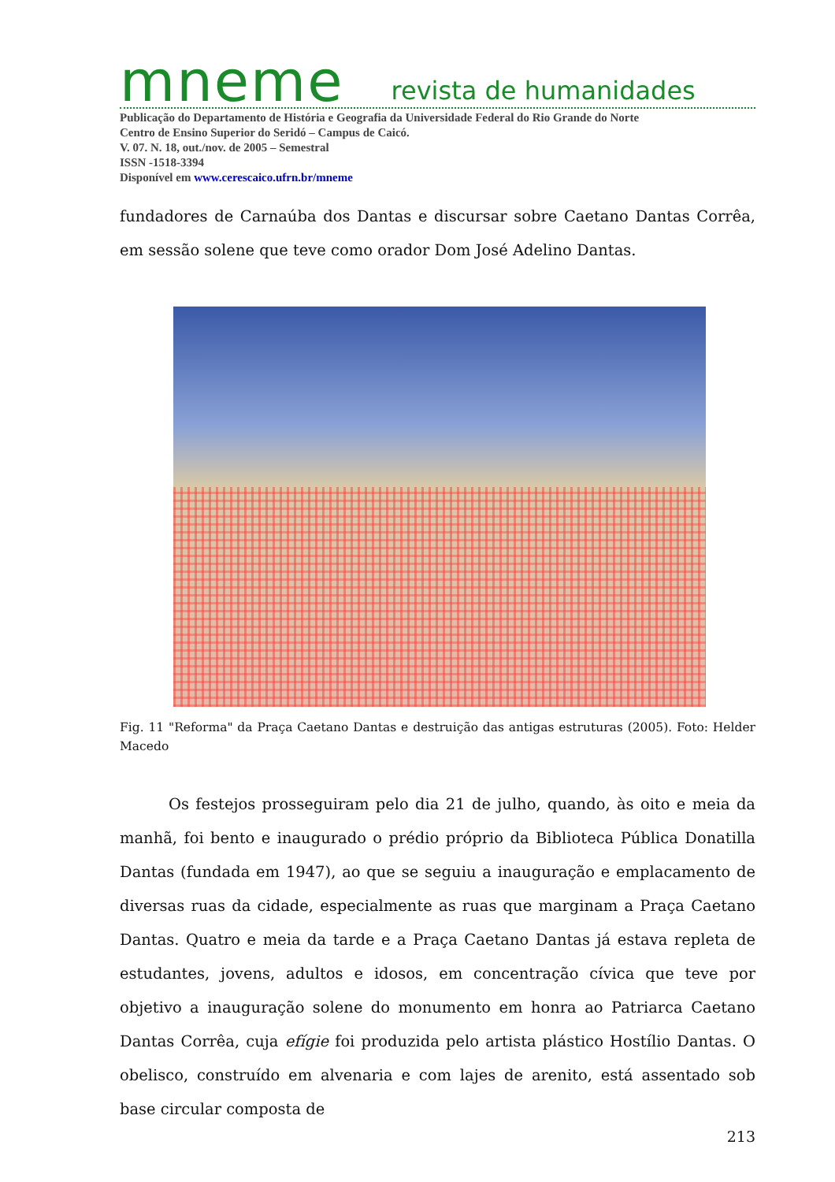mneme revista de humanidades
Publicação do Departamento de História e Geografia da Universidade Federal do Rio Grande do Norte
Centro de Ensino Superior do Seridó – Campus de Caicó.
V. 07. N. 18, out./nov. de 2005 – Semestral
ISSN -1518-3394
Disponível em www.cerescaico.ufrn.br/mneme
fundadores de Carnaúba dos Dantas e discursar sobre Caetano Dantas Corrêa, em sessão solene que teve como orador Dom José Adelino Dantas.
Fig. 11 "Reforma" da Praça Caetano Dantas e destruição das antigas estruturas (2005). Foto: Helder Macedo
Os festejos prosseguiram pelo dia 21 de julho, quando, às oito e meia da manhã, foi bento e inaugurado o prédio próprio da Biblioteca Pública Donatilla Dantas (fundada em 1947), ao que se seguiu a inauguração e emplacamento de diversas ruas da cidade, especialmente as ruas que marginam a Praça Caetano Dantas. Quatro e meia da tarde e a Praça Caetano Dantas já estava repleta de estudantes, jovens, adultos e idosos, em concentração cívica que teve por objetivo a inauguração solene do monumento em honra ao Patriarca Caetano Dantas Corrêa, cuja efígie foi produzida pelo artista plástico Hostílio Dantas. O obelisco, construído em alvenaria e com lajes de arenito, está assentado sob base circular composta de
213